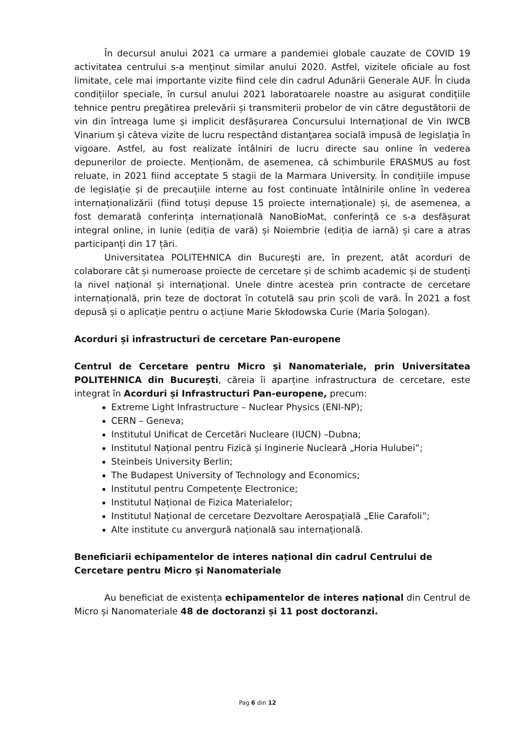În decursul anului 2021 ca urmare a pandemiei globale cauzate de COVID 19 activitatea centrului s-a menţinut similar anului 2020. Astfel, vizitele oficiale au fost limitate, cele mai importante vizite fiind cele din cadrul Adunării Generale AUF. În ciuda condițiilor speciale, în cursul anului 2021 laboratoarele noastre au asigurat condițiile tehnice pentru pregătirea prelevării și transmiterii probelor de vin către degustătorii de vin din întreaga lume şi implicit desfășurarea Concursului Internațional de Vin IWCB Vinarium şi câteva vizite de lucru respectând distanţarea socială impusă de legislaţia în vigoare. Astfel, au fost realizate întâlniri de lucru directe sau online în vederea depunerilor de proiecte. Menționăm, de asemenea, că schimburile ERASMUS au fost reluate, in 2021 fiind acceptate 5 stagii de la Marmara University. În condițiile impuse de legislație și de precauțiile interne au fost continuate întâlnirile online în vederea internaționalizării (fiind totuși depuse 15 proiecte internaționale) și, de asemenea, a fost demarată conferința internațională NanoBioMat, conferință ce s-a desfășurat integral online, in Iunie (ediția de vară) și Noiembrie (ediția de iarnă) și care a atras participanți din 17 țări.
Universitatea POLITEHNICA din Bucureşti are, în prezent, atât acorduri de colaborare cât și numeroase proiecte de cercetare și de schimb academic și de studenți la nivel național și internațional. Unele dintre acestea prin contracte de cercetare internațională, prin teze de doctorat în cotutelă sau prin școli de vară. În 2021 a fost depusă și o aplicație pentru o acțiune Marie Skłodowska Curie (Maria Șologan).
Acorduri și infrastructuri de cercetare Pan-europene
Centrul de Cercetare pentru Micro și Nanomateriale, prin Universitatea POLITEHNICA din București, căreia îi aparține infrastructura de cercetare, este integrat în Acorduri și Infrastructuri Pan-europene, precum:
Extreme Light Infrastructure – Nuclear Physics (ENI-NP);
CERN – Geneva;
Institutul Unificat de Cercetări Nucleare (IUCN) –Dubna;
Institutul Național pentru Fizică și Inginerie Nucleară „Horia Hulubei”;
Steinbeis University Berlin;
The Budapest University of Technology and Economics;
Institutul pentru Competențe Electronice;
Institutul Național de Fizica Materialelor;
Institutul Național de cercetare Dezvoltare Aerospațială „Elie Carafoli”;
Alte institute cu anvergură națională sau internațională.
Beneficiarii echipamentelor de interes național din cadrul Centrului de Cercetare pentru Micro și Nanomateriale
Au beneficiat de existența echipamentelor de interes național din Centrul de Micro și Nanomateriale 48 de doctoranzi și 11 post doctoranzi.
Pag 6 din 12